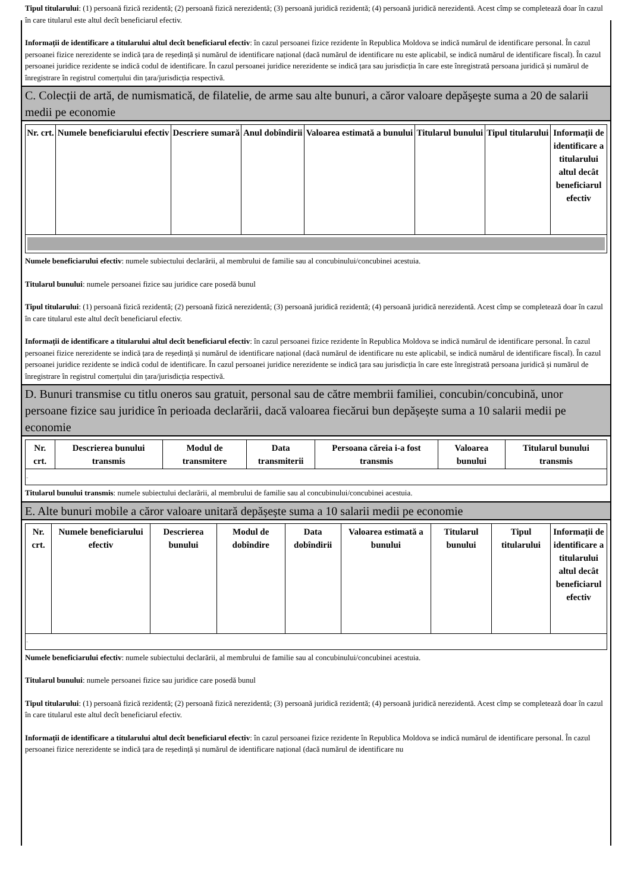Tipul titularului: (1) persoană fizică rezidentă; (2) persoană fizică nerezidentă; (3) persoană juridică rezidentă; (4) persoană juridică nerezidentă. Acest cîmp se completează doar în cazul în care titularul este altul decît beneficiarul efectiv.
Informații de identificare a titularului altul decît beneficiarul efectiv: în cazul persoanei fizice rezidente în Republica Moldova se indică numărul de identificare personal. În cazul persoanei fizice nerezidente se indică țara de reședință și numărul de identificare național (dacă numărul de identificare nu este aplicabil, se indică numărul de identificare fiscal). În cazul persoanei juridice rezidente se indică codul de identificare. În cazul persoanei juridice nerezidente se indică țara sau jurisdicția în care este înregistrată persoana juridică și numărul de înregistrare în registrul comerțului din țara/jurisdicția respectivă.
C. Colecții de artă, de numismatică, de filatelie, de arme sau alte bunuri, a căror valoare depăşeşte suma a 20 de salarii medii pe economie
| Nr. crt. | Numele beneficiarului efectiv | Descriere sumară | Anul dobîndirii | Valoarea estimată a bunului | Titularul bunului | Tipul titularului | Informații de identificare a titularului altul decât beneficiarul efectiv |
| --- | --- | --- | --- | --- | --- | --- | --- |
Numele beneficiarului efectiv: numele subiectului declarării, al membrului de familie sau al concubinului/concubinei acestuia.
Titularul bunului: numele persoanei fizice sau juridice care posedă bunul
Tipul titularului: (1) persoană fizică rezidentă; (2) persoană fizică nerezidentă; (3) persoană juridică rezidentă; (4) persoană juridică nerezidentă. Acest cîmp se completează doar în cazul în care titularul este altul decît beneficiarul efectiv.
Informații de identificare a titularului altul decît beneficiarul efectiv: în cazul persoanei fizice rezidente în Republica Moldova se indică numărul de identificare personal. În cazul persoanei fizice nerezidente se indică țara de reședință și numărul de identificare național (dacă numărul de identificare nu este aplicabil, se indică numărul de identificare fiscal). În cazul persoanei juridice rezidente se indică codul de identificare. În cazul persoanei juridice nerezidente se indică țara sau jurisdicția în care este înregistrată persoana juridică și numărul de înregistrare în registrul comerțului din țara/jurisdicția respectivă.
D. Bunuri transmise cu titlu oneros sau gratuit, personal sau de către membrii familiei, concubin/concubină, unor persoane fizice sau juridice în perioada declarării, dacă valoarea fiecărui bun depășește suma a 10 salarii medii pe economie
| Nr. crt. | Descrierea bunului transmis | Modul de transmitere | Data transmiterii | Persoana căreia i-a fost transmis | Valoarea bunului | Titularul bunului transmis |
| --- | --- | --- | --- | --- | --- | --- |
| - | | | | | | |
Titularul bunului transmis: numele subiectului declarării, al membrului de familie sau al concubinului/concubinei acestuia.
E. Alte bunuri mobile a căror valoare unitară depășește suma a 10 salarii medii pe economie
| Nr. crt. | Numele beneficiarului efectiv | Descrierea bunului | Modul de dobîndire | Data dobîndirii | Valoarea estimată a bunului | Titularul bunului | Tipul titularului | Informații de identificare a titularului altul decât beneficiarul efectiv |
| --- | --- | --- | --- | --- | --- | --- | --- | --- |
| - | | | | | | | | |
Numele beneficiarului efectiv: numele subiectului declarării, al membrului de familie sau al concubinului/concubinei acestuia.
Titularul bunului: numele persoanei fizice sau juridice care posedă bunul
Tipul titularului: (1) persoană fizică rezidentă; (2) persoană fizică nerezidentă; (3) persoană juridică rezidentă; (4) persoană juridică nerezidentă. Acest cîmp se completează doar în cazul în care titularul este altul decît beneficiarul efectiv.
Informații de identificare a titularului altul decît beneficiarul efectiv: în cazul persoanei fizice rezidente în Republica Moldova se indică numărul de identificare personal. În cazul persoanei fizice nerezidente se indică țara de reședință și numărul de identificare național (dacă numărul de identificare nu